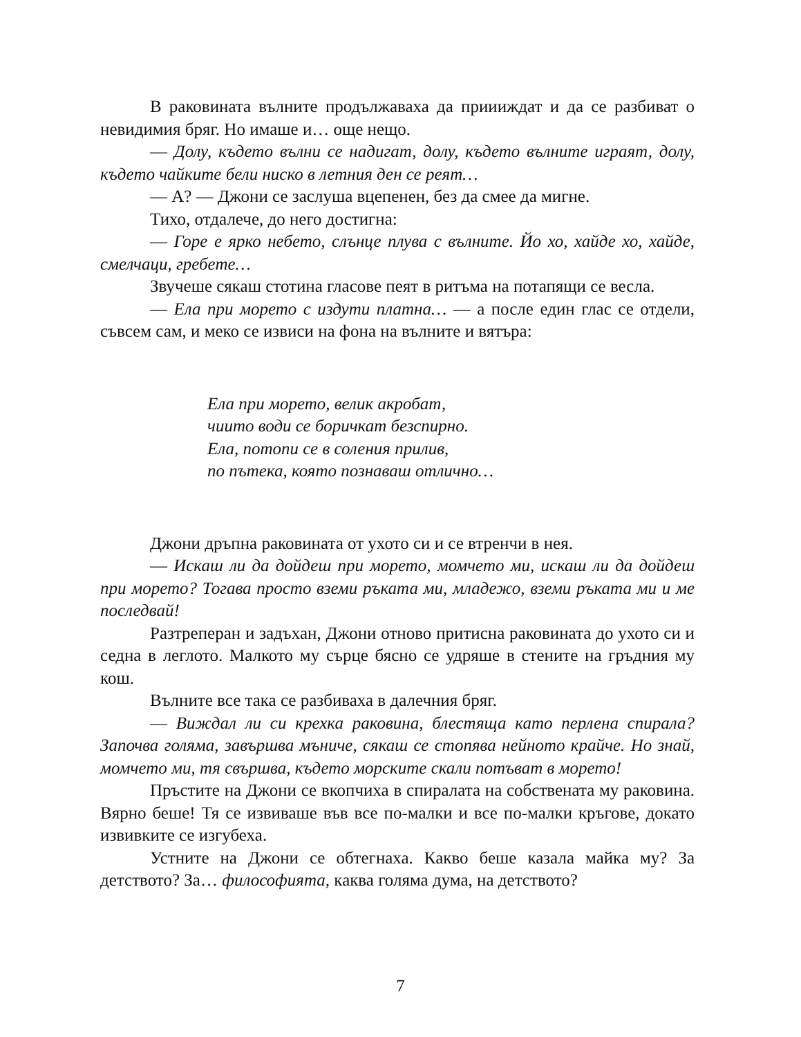В раковината вълните продължаваха да приииждат и да се разбиват о невидимия бряг. Но имаше и… още нещо.
— Долу, където вълни се надигат, долу, където вълните играят, долу, където чайките бели ниско в летния ден се реят…
— А? — Джони се заслуша вцепенен, без да смее да мигне.
Тихо, отдалече, до него достигна:
— Горе е ярко небето, слънце плува с вълните. Йо хо, хайде хо, хайде, смелчаци, гребете…
Звучеше сякаш стотина гласове пеят в ритъма на потапящи се весла.
— Ела при морето с издути платна… — а после един глас се отдели, съвсем сам, и меко се извиси на фона на вълните и вятъра:
Ела при морето, велик акробат,
чиито води се боричкат безспирно.
Ела, потопи се в соления прилив,
по пътека, която познаваш отлично…
Джони дръпна раковината от ухото си и се втренчи в нея.
— Искаш ли да дойдеш при морето, момчето ми, искаш ли да дойдеш при морето? Тогава просто вземи ръката ми, младежо, вземи ръката ми и ме последвай!
Разтреперан и задъхан, Джони отново притисна раковината до ухото си и седна в леглото. Малкото му сърце бясно се удряше в стените на гръдния му кош.
Вълните все така се разбиваха в далечния бряг.
— Виждал ли си крехка раковина, блестяща като перлена спирала? Започва голяма, завършва мъниче, сякаш се стопява нейното крайче. Но знай, момчето ми, тя свършва, където морските скали потъват в морето!
Пръстите на Джони се вкопчиха в спиралата на собствената му раковина. Вярно беше! Тя се извиваше във все по-малки и все по-малки кръгове, докато извивките се изгубеха.
Устните на Джони се обтегнаха. Какво беше казала майка му? За детството? За… философията, каква голяма дума, на детството?
7